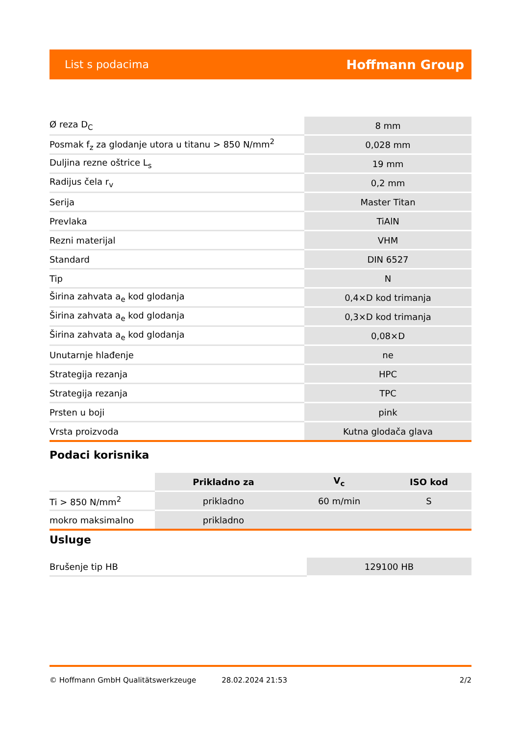List s podacima Hoffmann Group
| Ø reza D<sub>C</sub> | 8 mm |
| Posmak f<sub>z</sub> za glodanje utora u titanu > 850 N/mm<sup>2</sup> | 0,028 mm |
| Duljina rezne oštrice L<sub>s</sub> | 19 mm |
| Radijus čela r<sub>v</sub> | 0,2 mm |
| Serija | Master Titan |
| Prevlaka | TiAlN |
| Rezni materijal | VHM |
| Standard | DIN 6527 |
| Tip | N |
| Širina zahvata a<sub>e</sub> kod glodanja | 0,4×D kod trimanja |
| Širina zahvata a<sub>e</sub> kod glodanja | 0,3×D kod trimanja |
| Širina zahvata a<sub>e</sub> kod glodanja | 0,08×D |
| Unutarnje hlađenje | ne |
| Strategija rezanja | HPC |
| Strategija rezanja | TPC |
| Prsten u boji | pink |
| Vrsta proizvoda | Kutna glodača glava |
Podaci korisnika
| | Prikladno za | V<sub>c</sub> | ISO kod |
| --- | --- | --- | --- |
| Ti > 850 N/mm<sup>2</sup> | prikladno | 60 m/min | S |
| mokro maksimalno | prikladno | | |
Usluge
| Brušenje tip HB | 129100 HB |
© Hoffmann GmbH Qualitätswerkzeuge 28.02.2024 21:53 2/2